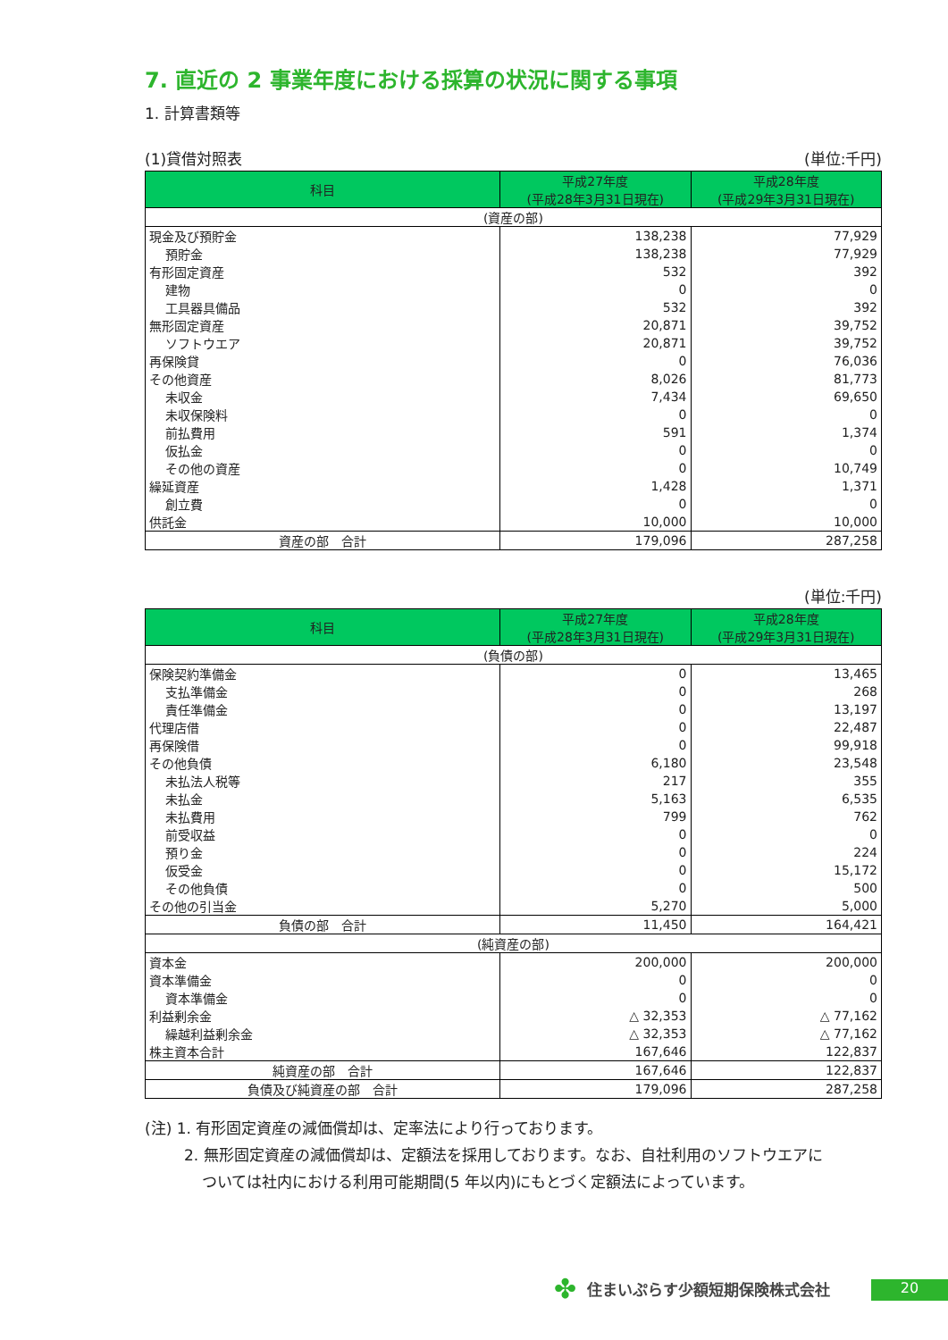7. 直近の 2 事業年度における採算の状況に関する事項
1. 計算書類等
(1)貸借対照表 (単位:千円)
| 科目 | 平成27年度 (平成28年3月31日現在) | 平成28年度 (平成29年3月31日現在) |
| --- | --- | --- |
| (資産の部) | | |
| 現金及び預貯金 | 138,238 | 77,929 |
| 預貯金 | 138,238 | 77,929 |
| 有形固定資産 | 532 | 392 |
| 建物 | 0 | 0 |
| 工具器具備品 | 532 | 392 |
| 無形固定資産 | 20,871 | 39,752 |
| ソフトウエア | 20,871 | 39,752 |
| 再保険貸 | 0 | 76,036 |
| その他資産 | 8,026 | 81,773 |
| 未収金 | 7,434 | 69,650 |
| 未収保険料 | 0 | 0 |
| 前払費用 | 591 | 1,374 |
| 仮払金 | 0 | 0 |
| その他の資産 | 0 | 10,749 |
| 繰延資産 | 1,428 | 1,371 |
| 創立費 | 0 | 0 |
| 供託金 | 10,000 | 10,000 |
| 資産の部 合計 | 179,096 | 287,258 |
(単位:千円)
| 科目 | 平成27年度 (平成28年3月31日現在) | 平成28年度 (平成29年3月31日現在) |
| --- | --- | --- |
| (負債の部) | | |
| 保険契約準備金 | 0 | 13,465 |
| 支払準備金 | 0 | 268 |
| 責任準備金 | 0 | 13,197 |
| 代理店借 | 0 | 22,487 |
| 再保険借 | 0 | 99,918 |
| その他負債 | 6,180 | 23,548 |
| 未払法人税等 | 217 | 355 |
| 未払金 | 5,163 | 6,535 |
| 未払費用 | 799 | 762 |
| 前受収益 | 0 | 0 |
| 預り金 | 0 | 224 |
| 仮受金 | 0 | 15,172 |
| その他負債 | 0 | 500 |
| その他の引当金 | 5,270 | 5,000 |
| 負債の部 合計 | 11,450 | 164,421 |
| (純資産の部) | | |
| 資本金 | 200,000 | 200,000 |
| 資本準備金 | 0 | 0 |
| 資本準備金 | 0 | 0 |
| 利益剰余金 | △ 32,353 | △ 77,162 |
| 繰越利益剰余金 | △ 32,353 | △ 77,162 |
| 株主資本合計 | 167,646 | 122,837 |
| 純資産の部 合計 | 167,646 | 122,837 |
| 負債及び純資産の部 合計 | 179,096 | 287,258 |
(注) 1. 有形固定資産の減価償却は、定率法により行っております。
2. 無形固定資産の減価償却は、定額法を採用しております。なお、自社利用のソフトウエアに
ついては社内における利用可能期間(5 年以内)にもとづく定額法によっています。
✤ 住まいぷらす少額短期保険株式会社 20